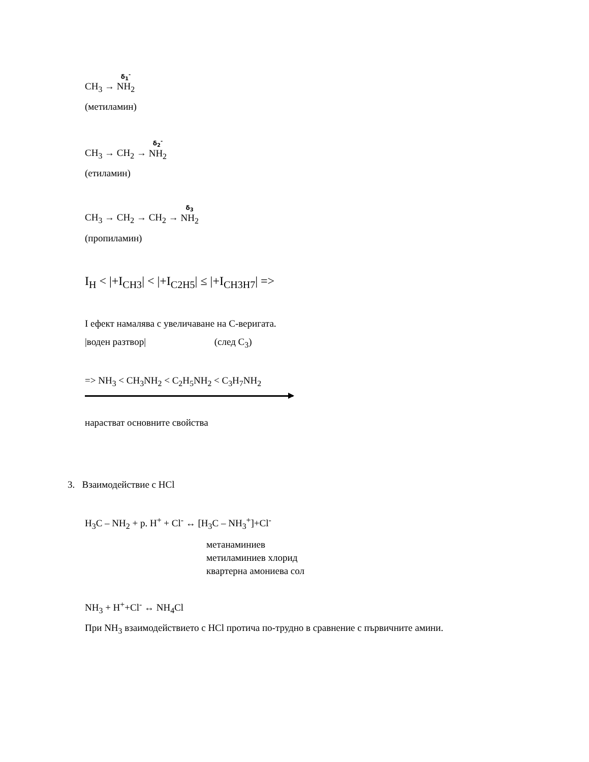CH<sub>3</sub> → δ<sub>1</sub><sup>-</sup> NH<sub>2</sub>
(метиламин)
CH<sub>3</sub> → CH<sub>2</sub> → δ<sub>2</sub><sup>-</sup> NH<sub>2</sub>
(етиламин)
CH<sub>3</sub> → CH<sub>2</sub> → CH<sub>2</sub> → δ<sub>3</sub> NH<sub>2</sub>
(пропиламин)
I<sub>H</sub> < |+I<sub>CH3</sub>| < |+I<sub>C2H5</sub>| ≤ |+I<sub>CH3H7</sub>| =>
I ефект намалява с увеличаване на C-веригата.
|воден разтвор| (след C<sub>3</sub>)
=> NH<sub>3</sub> < CH<sub>3</sub>NH<sub>2</sub> < C<sub>2</sub>H<sub>5</sub>NH<sub>2</sub> < C<sub>3</sub>H<sub>7</sub>NH<sub>2</sub>
нарастват основните свойства
3. Взаимодействие с HCl
H<sub>3</sub>C – NH<sub>2</sub> + р. H<sup>+</sup> + Cl<sup>-</sup> ↔ [H<sub>3</sub>C – NH<sub>3</sub><sup>+</sup>]+Cl<sup>-</sup>
метанаминиев
метиламиниев хлорид
квартерна амониева сол
NH<sub>3</sub> + H<sup>+</sup>+Cl<sup>-</sup> ↔ NH<sub>4</sub>Cl
При NH<sub>3</sub> взаимодействието с HCl протича по-трудно в сравнение с първичните амини.